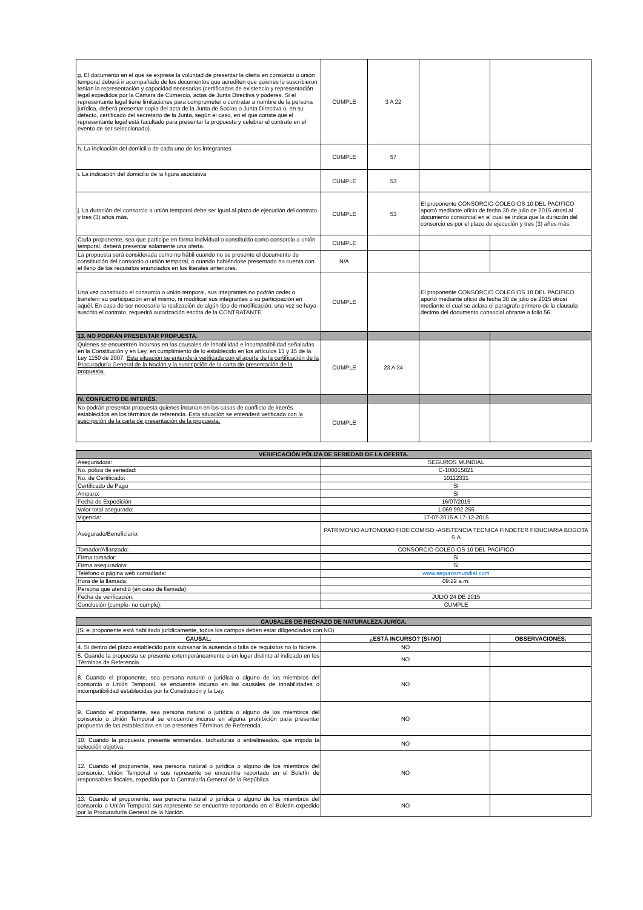| g. El documento en el que se exprese la voluntad de presentar la oferta en consorcio o unión temporal deberá ir acompañado de los documentos que acrediten que quienes lo suscribieron tenían la representación y capacidad necesarias (certificados de existencia y representación legal expedidos por la Cámara de Comercio, actas de Junta Directiva y poderes. Si el representante legal tiene limitaciones para comprometer o contratar a nombre de la persona jurídica, deberá presentar copia del acta de la Junta de Socios o Junta Directiva o, en su defecto, certificado del secretario de la Junta, según el caso, en el que conste que el representante legal está facultado para presentar la propuesta y celebrar el contrato en el evento de ser seleccionado). | CUMPLE | 3 A 22 | | |
| h. La indicación del domicilio de cada uno de los integrantes. | CUMPLE | 57 | | |
| i. La indicación del domicilio de la figura asociativa | CUMPLE | 53 | | |
| j. La duración del consorcio o unión temporal debe ser igual al plazo de ejecución del contrato y tres (3) años más. | CUMPLE | 53 | El proponente CONSORCIO COLEGIOS 10 DEL PACIFICO aportó mediante oficio de fecha 30 de julio de 2015 otrosi al documento consorcial en el cual se indica que la duración del consorcio es por el plazo de ejecución y tres (3) años más. | |
| Cada proponente, sea que participe en forma individual o constituido como consorcio o unión temporal, deberá presentar solamente una oferta. | CUMPLE | | | |
| La propuesta será considerada como no hábil cuando no se presente el documento de constitución del consorcio o unión temporal, o cuando habiéndose presentado no cuenta con el lleno de los requisitos enunciados en los literales anteriores. | N/A | | | |
| Una vez constituido el consorcio o unión temporal, sus integrantes no podrán ceder o transferir su participación en el mismo, ni modificar sus integrantes o su participación en aquél. En caso de ser necesario la realización de algún tipo de modificación, una vez se haya suscrito el contrato, requerirá autorización escrita de la CONTRATANTE. | CUMPLE | | El proponente CONSORCIO COLEGIOS 10 DEL PACIFICO aportó mediante oficio de fecha 30 de julio de 2015 otrosi mediante el cual se aclara el paragrafo primero de la clausula decima del documento consocial obrante a folio 56. | |
| 13. NO PODRÁN PRESENTAR PROPUESTA. | | | | |
| Quienes se encuentren incursos en las causales de inhabilidad e incompatibilidad señaladas en la Constitución y en Ley, en cumplimiento de lo establecido en los artículos 13 y 15 de la Ley 1150 de 2007. Esta situación se entenderá verificada con el aporte de la certificación de la Procuraduría General de la Nación y la suscripción de la carta de presentación de la propuesta. | CUMPLE | 23 A 34 | | |
| IV. CONFLICTO DE INTERÉS. | | | | |
| No podrán presentar propuesta quienes incurran en los casos de conflicto de interés establecidos en los términos de referencia. Esta situación se entenderá verificada con la suscripción de la carta de presentación de la propuesta. | CUMPLE | | | |
| VERIFICACIÓN PÓLIZA DE SERIEDAD DE LA OFERTA. | |
| Aseguradora: | SEGUROS MUNDIAL |
| No. póliza de seriedad: | C-100015021 |
| No. de Certificado: | 10112331 |
| Certificado de Pago | SI |
| Amparo: | SI |
| Fecha de Expedición | 16/07/2015 |
| Valor total asegurado: | 1.069.992.255 |
| Vigencia: | 17-07-2015 A 17-12-2015 |
| Asegurado/Beneficiario: | PATRIMONIO AUTONOMO FIDEICOMISO -ASISTENCIA TECNICA FINDETER FIDUCIARIA BOGOTA S.A |
| Tomador/Afianzado: | CONSORCIO COLEGIOS 10 DEL PACIFICO |
| Firma tomador: | SI |
| Firma aseguradora: | SI |
| Teléfono o página web consultada: | www.segurosmundial.com |
| Hora de la llamada: | 09:22 a.m. |
| Persona que atendió (en caso de llamada): | |
| Fecha de verificación: | JULIO 24 DE 2015 |
| Conclusión (cumple- no cumple): | CUMPLE |
| CAUSALES DE RECHAZO DE NATURALEZA JURÍCA. | | |
| (Si el proponente está habilitado jurídicamente, todos los campos deben estar diligenciados con NO) | | |
| CAUSAL. | ¿ESTÁ INCURSO? (SI-NO) | OBSERVACIONES. |
| 4. Si dentro del plazo establecido para subsanar la ausencia o falta de requisitos no lo hiciere. | NO | |
| 5. Cuando la propuesta se presente extemporáneamente o en lugar distinto al indicado en los Términos de Referencia. | NO | |
| 8. Cuando el proponente, sea persona natural o jurídica o alguno de los miembros del consorcio o Unión Temporal, se encuentre incurso en las causales de inhabilidades o incompatibilidad establecidas por la Constitución y la Ley. | NO | |
| 9. Cuando el proponente, sea persona natural o jurídica o alguno de los miembros del consorcio o Unión Temporal se encuentre incurso en alguna prohibición para presentar propuesta de las establecidas en los presentes Términos de Referencia. | NO | |
| 10. Cuando la propuesta presente enmiendas, tachaduras o entrelineados, que impida la selección objetiva. | NO | |
| 12. Cuando el proponente, sea persona natural o jurídica o alguno de los miembros del consorcio, Unión Temporal o sus represente se encuentre reportado en el Boletín de responsables fiscales, expedido por la Contraloría General de la República | NO | |
| 13. Cuando el proponente, sea persona natural o jurídica o alguno de los miembros del consorcio o Unión Temporal sus represente se encuentre reportando en el Boletín expedido por la Procuraduría General de la Nación. | NO | |